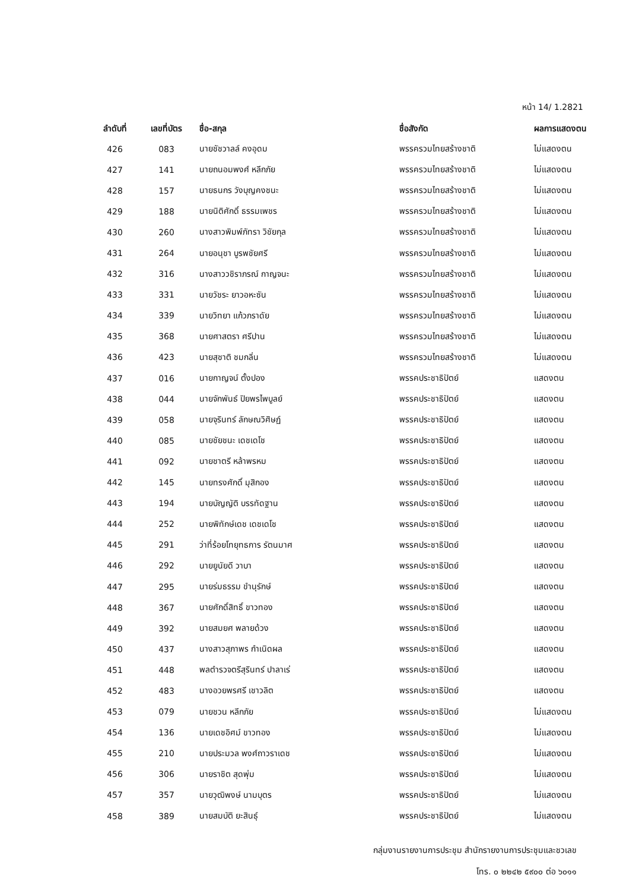หน้า 14/ 1.2821
| ลำดับที่ | เลขที่บัตร | ชื่อ-สกุล | ชื่อสังกัด | ผลการแสดงตน |
| --- | --- | --- | --- | --- |
| 426 | 083 | นายชัชวาลล์ คงอุดม | พรรครวมไทยสร้างชาติ | ไม่แสดงตน |
| 427 | 141 | นายถนอมพงศ์ หลีกภัย | พรรครวมไทยสร้างชาติ | ไม่แสดงตน |
| 428 | 157 | นายธนกร วังบุญคงชนะ | พรรครวมไทยสร้างชาติ | ไม่แสดงตน |
| 429 | 188 | นายนิติศักดิ์ ธรรมเพชร | พรรครวมไทยสร้างชาติ | ไม่แสดงตน |
| 430 | 260 | นางสาวพิมพ์ภัทรา วิชัยกุล | พรรครวมไทยสร้างชาติ | ไม่แสดงตน |
| 431 | 264 | นายอนุชา บูรพชัยศรี | พรรครวมไทยสร้างชาติ | ไม่แสดงตน |
| 432 | 316 | นางสาววชิราภรณ์ กาญจนะ | พรรครวมไทยสร้างชาติ | ไม่แสดงตน |
| 433 | 331 | นายวัชระ ยาวอหะซัน | พรรครวมไทยสร้างชาติ | ไม่แสดงตน |
| 434 | 339 | นายวิทยา แก้วภราดัย | พรรครวมไทยสร้างชาติ | ไม่แสดงตน |
| 435 | 368 | นายศาสตรา ศรีปาน | พรรครวมไทยสร้างชาติ | ไม่แสดงตน |
| 436 | 423 | นายสุชาติ ชมกลิ่น | พรรครวมไทยสร้างชาติ | ไม่แสดงตน |
| 437 | 016 | นายกาญจน์ ตั้งปอง | พรรคประชาธิปัตย์ | แสดงตน |
| 438 | 044 | นายจักพันธ์ ปิยพรไพบูลย์ | พรรคประชาธิปัตย์ | แสดงตน |
| 439 | 058 | นายจุรินทร์ ลักษณวิศิษฏ์ | พรรคประชาธิปัตย์ | แสดงตน |
| 440 | 085 | นายชัยชนะ เดชเดโช | พรรคประชาธิปัตย์ | แสดงตน |
| 441 | 092 | นายชาตรี หล้าพรหม | พรรคประชาธิปัตย์ | แสดงตน |
| 442 | 145 | นายทรงศักดิ์ มุสิกอง | พรรคประชาธิปัตย์ | แสดงตน |
| 443 | 194 | นายบัญญัติ บรรทัดฐาน | พรรคประชาธิปัตย์ | แสดงตน |
| 444 | 252 | นายพิทักษ์เดช เดชเดโช | พรรคประชาธิปัตย์ | แสดงตน |
| 445 | 291 | ว่าที่ร้อยโทยุทธการ รัตนมาศ | พรรคประชาธิปัตย์ | แสดงตน |
| 446 | 292 | นายยูนัยดี วาบา | พรรคประชาธิปัตย์ | แสดงตน |
| 447 | 295 | นายร่มธรรม ขำนุรักษ์ | พรรคประชาธิปัตย์ | แสดงตน |
| 448 | 367 | นายศักดิ์สิทธิ์ ขาวทอง | พรรคประชาธิปัตย์ | แสดงตน |
| 449 | 392 | นายสมยศ พลายด้วง | พรรคประชาธิปัตย์ | แสดงตน |
| 450 | 437 | นางสาวสุภาพร กำเนิดผล | พรรคประชาธิปัตย์ | แสดงตน |
| 451 | 448 | พลตำรวจตรีสุรินทร์ ปาลาเร่ | พรรคประชาธิปัตย์ | แสดงตน |
| 452 | 483 | นางอวยพรศรี เชาวลิต | พรรคประชาธิปัตย์ | แสดงตน |
| 453 | 079 | นายชวน หลีกภัย | พรรคประชาธิปัตย์ | ไม่แสดงตน |
| 454 | 136 | นายเดชอิศม์ ขาวทอง | พรรคประชาธิปัตย์ | ไม่แสดงตน |
| 455 | 210 | นายประมวล พงศ์ถาวราเดช | พรรคประชาธิปัตย์ | ไม่แสดงตน |
| 456 | 306 | นายราชิต สุดพุ่ม | พรรคประชาธิปัตย์ | ไม่แสดงตน |
| 457 | 357 | นายวุฒิพงษ์ นามบุตร | พรรคประชาธิปัตย์ | ไม่แสดงตน |
| 458 | 389 | นายสมบัติ ยะสินธุ์ | พรรคประชาธิปัตย์ | ไม่แสดงตน |
กลุ่มงานรายงานการประชุม สำนักรายงานการประชุมและชวเลข
โทร. ๐ ๒๒๔๒ ๕๙๐๐ ต่อ ๖๐๑๑